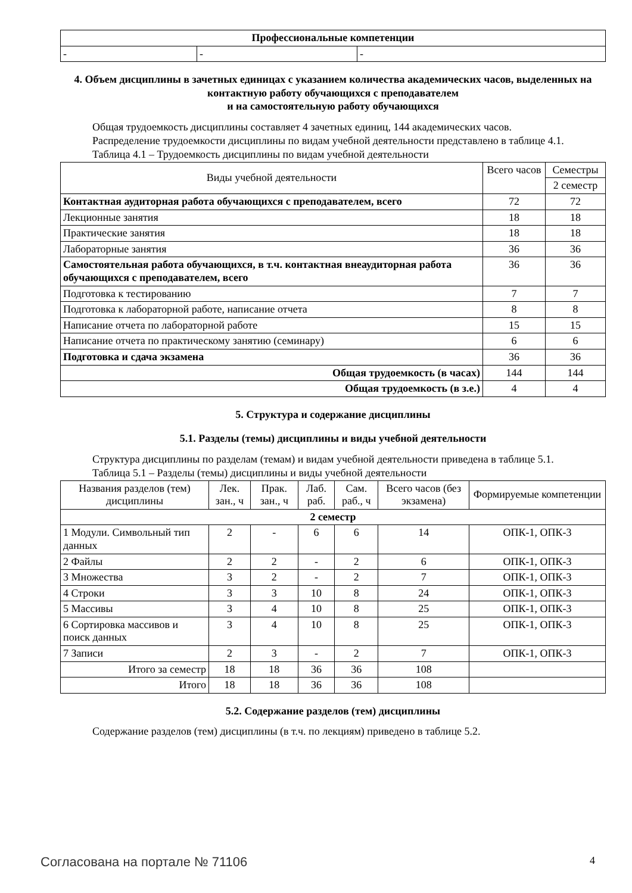| Профессиональные компетенции | | |
| --- | --- | --- |
| - | - | - |
4. Объем дисциплины в зачетных единицах с указанием количества академических часов, выделенных на контактную работу обучающихся с преподавателем
и на самостоятельную работу обучающихся
Общая трудоемкость дисциплины составляет 4 зачетных единиц, 144 академических часов.
Распределение трудоемкости дисциплины по видам учебной деятельности представлено в таблице 4.1.
Таблица 4.1 – Трудоемкость дисциплины по видам учебной деятельности
| Виды учебной деятельности | Всего часов | Семестры |
| --- | --- | --- |
| | | 2 семестр |
| Контактная аудиторная работа обучающихся с преподавателем, всего | 72 | 72 |
| Лекционные занятия | 18 | 18 |
| Практические занятия | 18 | 18 |
| Лабораторные занятия | 36 | 36 |
| Самостоятельная работа обучающихся, в т.ч. контактная внеаудиторная работа обучающихся с преподавателем, всего | 36 | 36 |
| Подготовка к тестированию | 7 | 7 |
| Подготовка к лабораторной работе, написание отчета | 8 | 8 |
| Написание отчета по лабораторной работе | 15 | 15 |
| Написание отчета по практическому занятию (семинару) | 6 | 6 |
| Подготовка и сдача экзамена | 36 | 36 |
| Общая трудоемкость (в часах) | 144 | 144 |
| Общая трудоемкость (в з.е.) | 4 | 4 |
5. Структура и содержание дисциплины
5.1. Разделы (темы) дисциплины и виды учебной деятельности
Структура дисциплины по разделам (темам) и видам учебной деятельности приведена в таблице 5.1.
Таблица 5.1 – Разделы (темы) дисциплины и виды учебной деятельности
| Названия разделов (тем) дисциплины | Лек. зан., ч | Прак. зан., ч | Лаб. раб. | Сам. раб., ч | Всего часов (без экзамена) | Формируемые компетенции |
| --- | --- | --- | --- | --- | --- | --- |
| 2 семестр | | | | | | |
| 1 Модули. Символьный тип данных | 2 | - | 6 | 6 | 14 | ОПК-1, ОПК-3 |
| 2 Файлы | 2 | 2 | - | 2 | 6 | ОПК-1, ОПК-3 |
| 3 Множества | 3 | 2 | - | 2 | 7 | ОПК-1, ОПК-3 |
| 4 Строки | 3 | 3 | 10 | 8 | 24 | ОПК-1, ОПК-3 |
| 5 Массивы | 3 | 4 | 10 | 8 | 25 | ОПК-1, ОПК-3 |
| 6 Сортировка массивов и поиск данных | 3 | 4 | 10 | 8 | 25 | ОПК-1, ОПК-3 |
| 7 Записи | 2 | 3 | - | 2 | 7 | ОПК-1, ОПК-3 |
| Итого за семестр | 18 | 18 | 36 | 36 | 108 | |
| Итого | 18 | 18 | 36 | 36 | 108 | |
5.2. Содержание разделов (тем) дисциплины
Содержание разделов (тем) дисциплины (в т.ч. по лекциям) приведено в таблице 5.2.
Согласована на портале № 71106 4